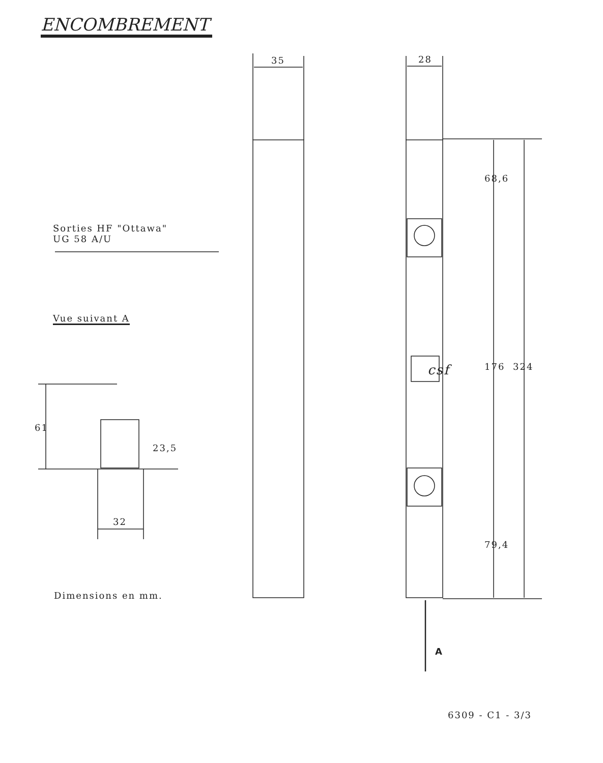ENCOMBREMENT
35 28
Sorties HF "Ottawa"
UG 58 A/U
Vue suivant A
68,6
176 324
79,4
61
23,5
32
csf
A
Dimensions en mm.
6309 - C1 - 3/3